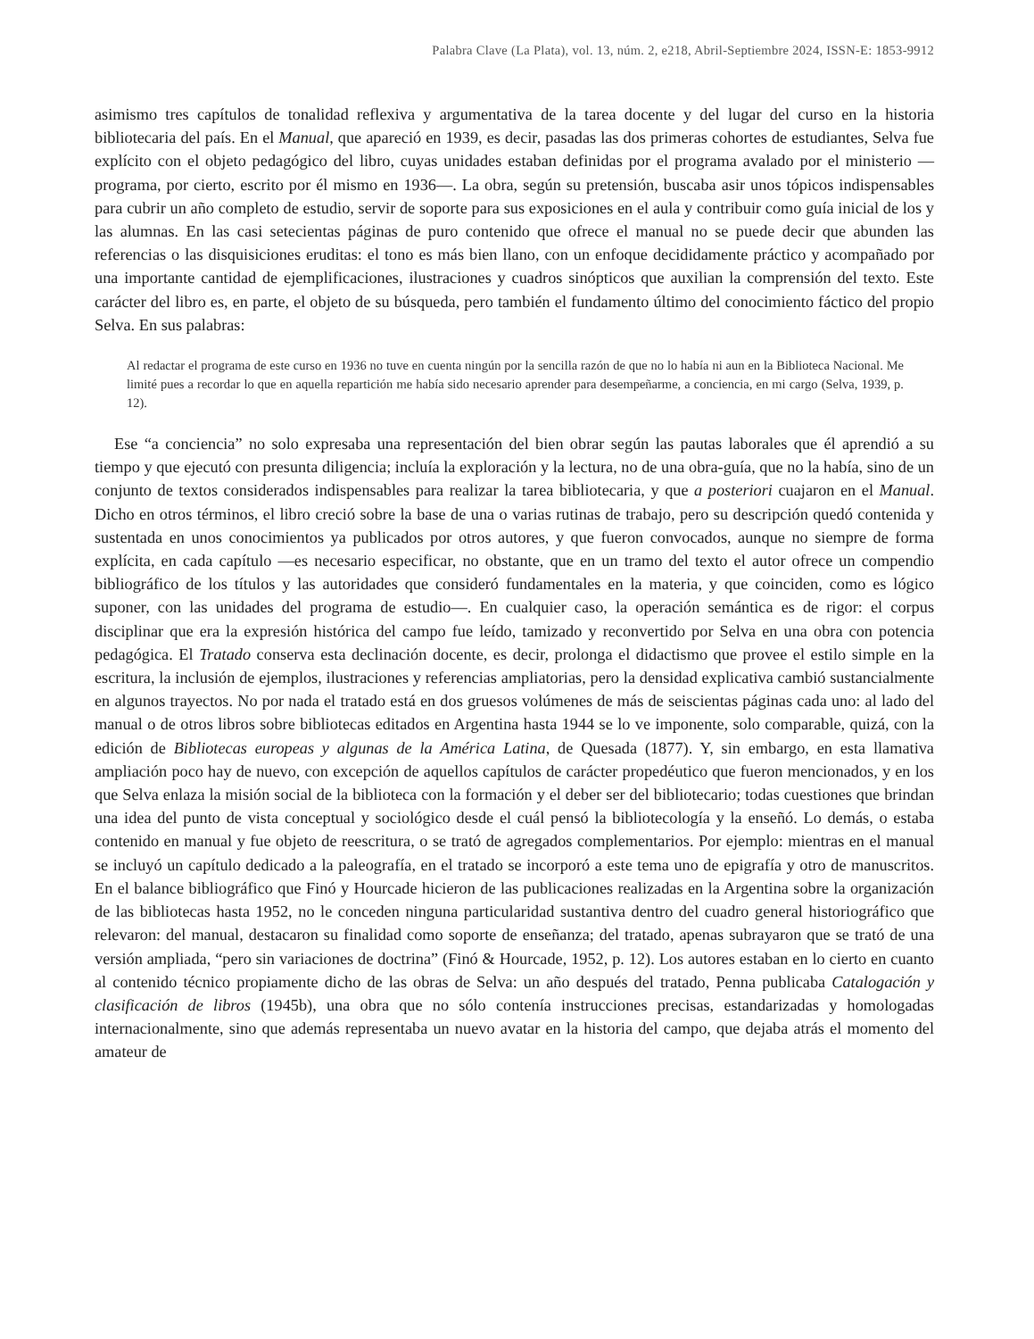Palabra Clave (La Plata), vol. 13, núm. 2, e218, Abril-Septiembre 2024, ISSN-E: 1853-9912
asimismo tres capítulos de tonalidad reflexiva y argumentativa de la tarea docente y del lugar del curso en la historia bibliotecaria del país. En el Manual, que apareció en 1939, es decir, pasadas las dos primeras cohortes de estudiantes, Selva fue explícito con el objeto pedagógico del libro, cuyas unidades estaban definidas por el programa avalado por el ministerio —programa, por cierto, escrito por él mismo en 1936—. La obra, según su pretensión, buscaba asir unos tópicos indispensables para cubrir un año completo de estudio, servir de soporte para sus exposiciones en el aula y contribuir como guía inicial de los y las alumnas. En las casi setecientas páginas de puro contenido que ofrece el manual no se puede decir que abunden las referencias o las disquisiciones eruditas: el tono es más bien llano, con un enfoque decididamente práctico y acompañado por una importante cantidad de ejemplificaciones, ilustraciones y cuadros sinópticos que auxilian la comprensión del texto. Este carácter del libro es, en parte, el objeto de su búsqueda, pero también el fundamento último del conocimiento fáctico del propio Selva. En sus palabras:
Al redactar el programa de este curso en 1936 no tuve en cuenta ningún por la sencilla razón de que no lo había ni aun en la Biblioteca Nacional. Me limité pues a recordar lo que en aquella repartición me había sido necesario aprender para desempeñarme, a conciencia, en mi cargo (Selva, 1939, p. 12).
Ese “a conciencia” no solo expresaba una representación del bien obrar según las pautas laborales que él aprendió a su tiempo y que ejecutó con presunta diligencia; incluía la exploración y la lectura, no de una obra-guía, que no la había, sino de un conjunto de textos considerados indispensables para realizar la tarea bibliotecaria, y que a posteriori cuajaron en el Manual. Dicho en otros términos, el libro creció sobre la base de una o varias rutinas de trabajo, pero su descripción quedó contenida y sustentada en unos conocimientos ya publicados por otros autores, y que fueron convocados, aunque no siempre de forma explícita, en cada capítulo —es necesario especificar, no obstante, que en un tramo del texto el autor ofrece un compendio bibliográfico de los títulos y las autoridades que consideró fundamentales en la materia, y que coinciden, como es lógico suponer, con las unidades del programa de estudio—. En cualquier caso, la operación semántica es de rigor: el corpus disciplinar que era la expresión histórica del campo fue leído, tamizado y reconvertido por Selva en una obra con potencia pedagógica. El Tratado conserva esta declinación docente, es decir, prolonga el didactismo que provee el estilo simple en la escritura, la inclusión de ejemplos, ilustraciones y referencias ampliatorias, pero la densidad explicativa cambió sustancialmente en algunos trayectos. No por nada el tratado está en dos gruesos volúmenes de más de seiscientas páginas cada uno: al lado del manual o de otros libros sobre bibliotecas editados en Argentina hasta 1944 se lo ve imponente, solo comparable, quizá, con la edición de Bibliotecas europeas y algunas de la América Latina, de Quesada (1877). Y, sin embargo, en esta llamativa ampliación poco hay de nuevo, con excepción de aquellos capítulos de carácter propedéutico que fueron mencionados, y en los que Selva enlaza la misión social de la biblioteca con la formación y el deber ser del bibliotecario; todas cuestiones que brindan una idea del punto de vista conceptual y sociológico desde el cuál pensó la bibliotecología y la enseñó. Lo demás, o estaba contenido en manual y fue objeto de reescritura, o se trató de agregados complementarios. Por ejemplo: mientras en el manual se incluyó un capítulo dedicado a la paleografía, en el tratado se incorporó a este tema uno de epigrafía y otro de manuscritos. En el balance bibliográfico que Finó y Hourcade hicieron de las publicaciones realizadas en la Argentina sobre la organización de las bibliotecas hasta 1952, no le conceden ninguna particularidad sustantiva dentro del cuadro general historiográfico que relevaron: del manual, destacaron su finalidad como soporte de enseñanza; del tratado, apenas subrayaron que se trató de una versión ampliada, “pero sin variaciones de doctrina” (Finó & Hourcade, 1952, p. 12). Los autores estaban en lo cierto en cuanto al contenido técnico propiamente dicho de las obras de Selva: un año después del tratado, Penna publicaba Catalogación y clasificación de libros (1945b), una obra que no sólo contenía instrucciones precisas, estandarizadas y homologadas internacionalmente, sino que además representaba un nuevo avatar en la historia del campo, que dejaba atrás el momento del amateur de